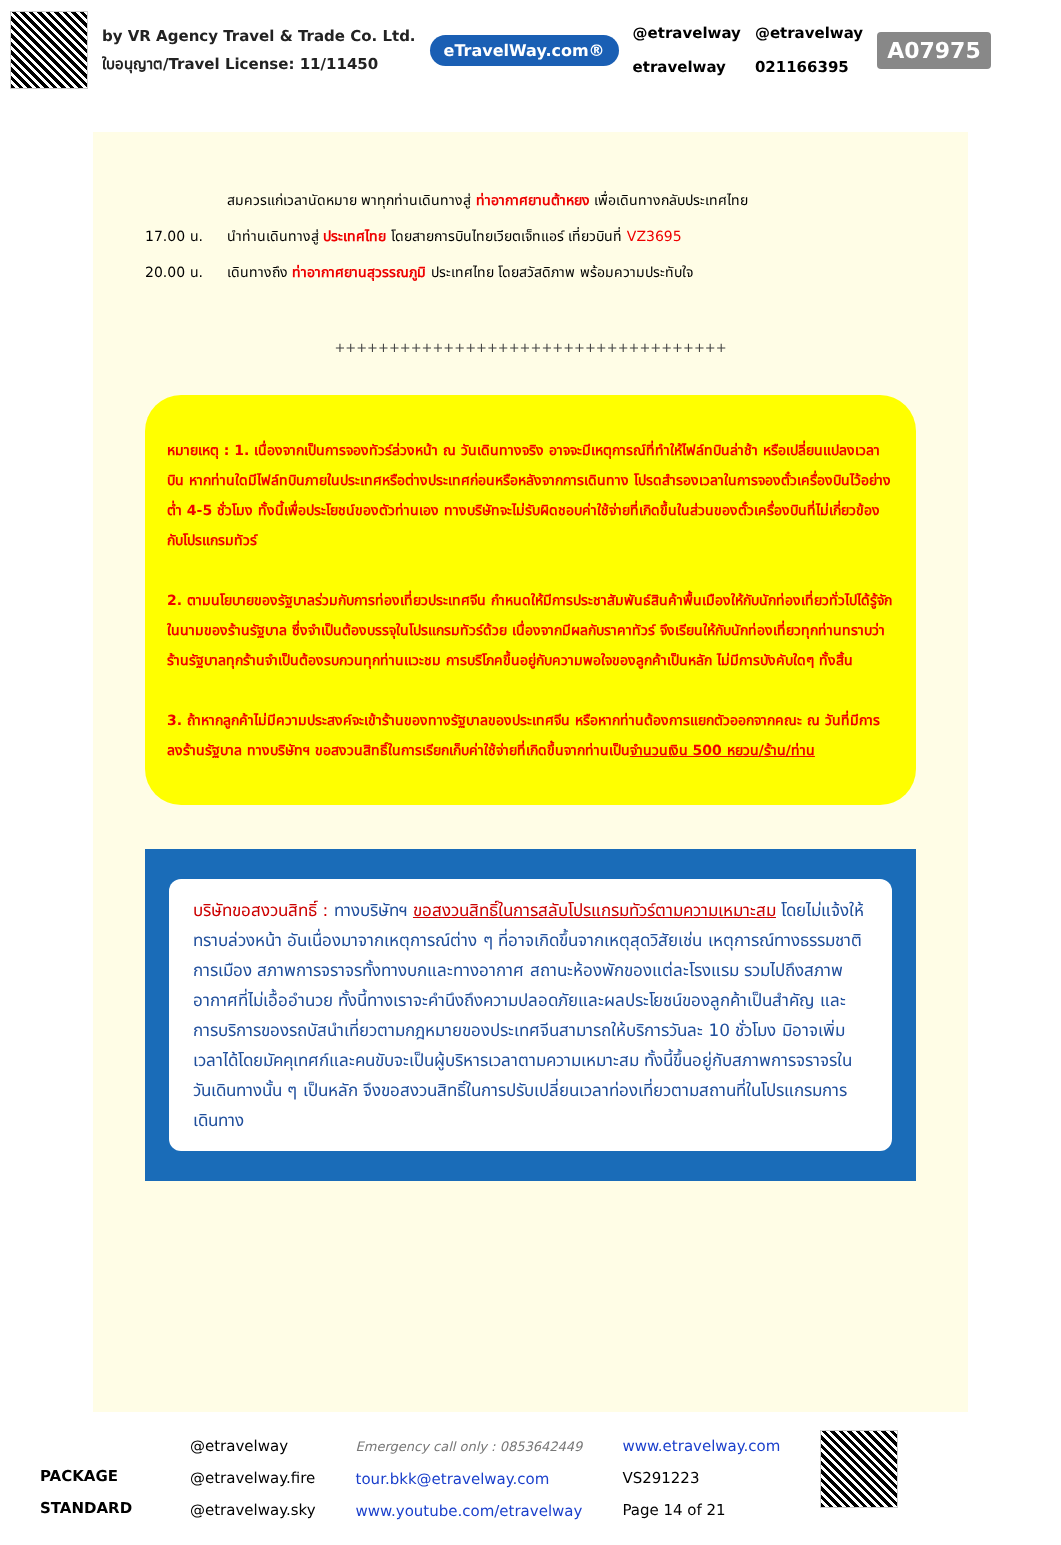by VR Agency Travel & Trade Co. Ltd.
ใบอนุญาต/Travel License: 11/11450
eTravelWay.com®
@etravelway
etravelway
@etravelway
021166395
A07975
สมควรแก่เวลานัดหมาย พาทุกท่านเดินทางสู่ ท่าอากาศยานต้าหยง เพื่อเดินทางกลับประเทศไทย
17.00 น. นำท่านเดินทางสู่ ประเทศไทย โดยสายการบินไทยเวียตเจ็ทแอร์ เที่ยวบินที่ VZ3695
20.00 น. เดินทางถึง ท่าอากาศยานสุวรรณภูมิ ประเทศไทย โดยสวัสดิภาพ พร้อมความประทับใจ
++++++++++++++++++++++++++++++++++++
หมายเหตุ : 1. เนื่องจากเป็นการจองทัวร์ล่วงหน้า ณ วันเดินทางจริง อาจจะมีเหตุการณ์ที่ทำให้ไฟล์ทบินล่าช้า หรือเปลี่ยนแปลงเวลาบิน หากท่านใดมีไฟล์ทบินภายในประเทศหรือต่างประเทศก่อนหรือหลังจากการเดินทาง โปรดสำรองเวลาในการจองตั๋วเครื่องบินไว้อย่างต่ำ 4-5 ชั่วโมง ทั้งนี้เพื่อประโยชน์ของตัวท่านเอง ทางบริษัทจะไม่รับผิดชอบค่าใช้จ่ายที่เกิดขึ้นในส่วนของตั๋วเครื่องบินที่ไม่เกี่ยวข้องกับโปรแกรมทัวร์
2. ตามนโยบายของรัฐบาลร่วมกับการท่องเที่ยวประเทศจีน กำหนดให้มีการประชาสัมพันธ์สินค้าพื้นเมืองให้กับนักท่องเที่ยวทั่วไปได้รู้จักในนามของร้านรัฐบาล ซึ่งจำเป็นต้องบรรจุในโปรแกรมทัวร์ด้วย เนื่องจากมีผลกับราคาทัวร์ จึงเรียนให้กับนักท่องเที่ยวทุกท่านทราบว่า ร้านรัฐบาลทุกร้านจำเป็นต้องรบกวนทุกท่านแวะชม การบริโภคขึ้นอยู่กับความพอใจของลูกค้าเป็นหลัก ไม่มีการบังคับใดๆ ทั้งสิ้น
3. ถ้าหากลูกค้าไม่มีความประสงค์จะเข้าร้านของทางรัฐบาลของประเทศจีน หรือหากท่านต้องการแยกตัวออกจากคณะ ณ วันที่มีการลงร้านรัฐบาล ทางบริษัทฯ ขอสงวนสิทธิ์ในการเรียกเก็บค่าใช้จ่ายที่เกิดขึ้นจากท่านเป็นจำนวนเงิน 500 หยวน/ร้าน/ท่าน
บริษัทขอสงวนสิทธิ์ : ทางบริษัทฯ ขอสงวนสิทธิ์ในการสลับโปรแกรมทัวร์ตามความเหมาะสม โดยไม่แจ้งให้ทราบล่วงหน้า อันเนื่องมาจากเหตุการณ์ต่าง ๆ ที่อาจเกิดขึ้นจากเหตุสุดวิสัยเช่น เหตุการณ์ทางธรรมชาติ การเมือง สภาพการจราจรทั้งทางบกและทางอากาศ สถานะห้องพักของแต่ละโรงแรม รวมไปถึงสภาพอากาศที่ไม่เอื้ออำนวย ทั้งนี้ทางเราจะคำนึงถึงความปลอดภัยและผลประโยชน์ของลูกค้าเป็นสำคัญ และการบริการของรถบัสนำเที่ยวตามกฎหมายของประเทศจีนสามารถให้บริการวันละ 10 ชั่วโมง มิอาจเพิ่มเวลาได้โดยมัคคุเทศก์และคนขับจะเป็นผู้บริหารเวลาตามความเหมาะสม ทั้งนี้ขึ้นอยู่กับสภาพการจราจรในวันเดินทางนั้น ๆ เป็นหลัก จึงขอสงวนสิทธิ์ในการปรับเปลี่ยนเวลาท่องเที่ยวตามสถานที่ในโปรแกรมการเดินทาง
PACKAGE STANDARD
@etravelway
@etravelway.fire
@etravelway.sky
Emergency call only : 0853642449
tour.bkk@etravelway.com
www.youtube.com/etravelway
www.etravelway.com
VS291223
Page 14 of 21